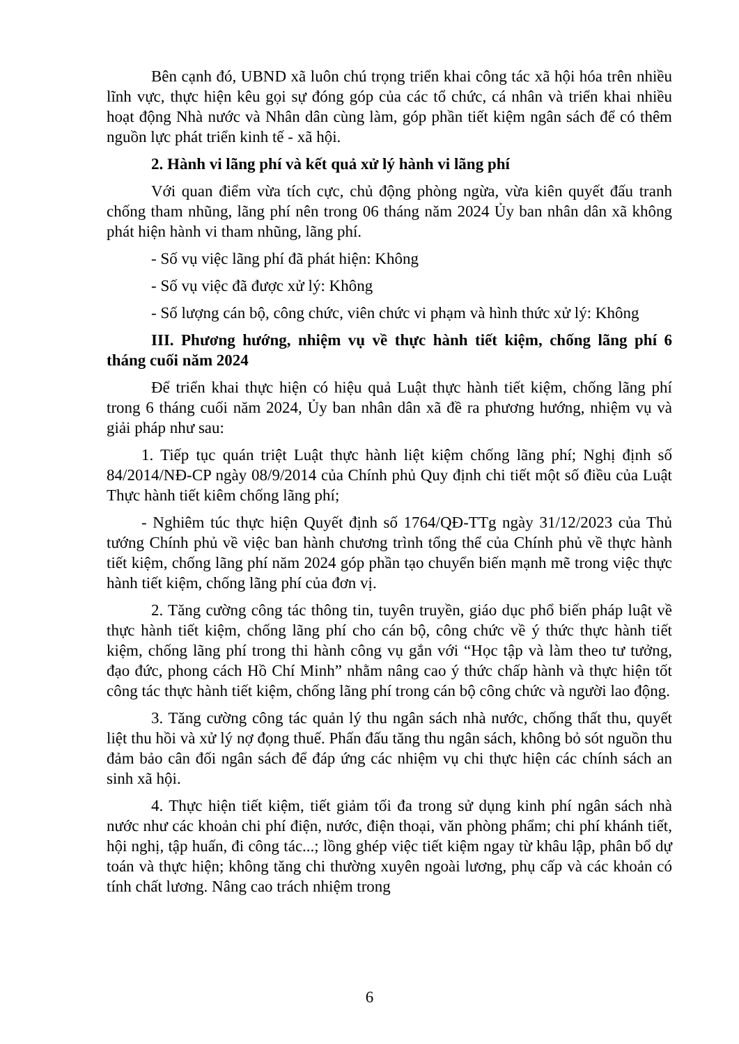Bên cạnh đó, UBND xã luôn chú trọng triển khai công tác xã hội hóa trên nhiều lĩnh vực, thực hiện kêu gọi sự đóng góp của các tổ chức, cá nhân và triển khai nhiều hoạt động Nhà nước và Nhân dân cùng làm, góp phần tiết kiệm ngân sách để có thêm nguồn lực phát triển kinh tế - xã hội.
2. Hành vi lãng phí và kết quả xử lý hành vi lãng phí
Với quan điểm vừa tích cực, chủ động phòng ngừa, vừa kiên quyết đấu tranh chống tham nhũng, lãng phí nên trong 06 tháng năm 2024 Ủy ban nhân dân xã không phát hiện hành vi tham nhũng, lãng phí.
- Số vụ việc lãng phí đã phát hiện: Không
- Số vụ việc đã được xử lý: Không
- Số lượng cán bộ, công chức, viên chức vi phạm và hình thức xử lý: Không
III. Phương hướng, nhiệm vụ về thực hành tiết kiệm, chống lãng phí 6 tháng cuối năm 2024
Để triển khai thực hiện có hiệu quả Luật thực hành tiết kiệm, chống lãng phí trong 6 tháng cuối năm 2024, Ủy ban nhân dân xã đề ra phương hướng, nhiệm vụ và giải pháp như sau:
1. Tiếp tục quán triệt Luật thực hành liệt kiệm chống lãng phí; Nghị định số 84/2014/NĐ-CP ngày 08/9/2014 của Chính phủ Quy định chi tiết một số điều của Luật Thực hành tiết kiêm chống lãng phí;
- Nghiêm túc thực hiện Quyết định số 1764/QĐ-TTg ngày 31/12/2023 của Thủ tướng Chính phủ về việc ban hành chương trình tổng thể của Chính phủ về thực hành tiết kiệm, chống lãng phí năm 2024 góp phần tạo chuyển biến mạnh mẽ trong việc thực hành tiết kiệm, chống lãng phí của đơn vị.
2. Tăng cường công tác thông tin, tuyên truyền, giáo dục phổ biến pháp luật về thực hành tiết kiệm, chống lãng phí cho cán bộ, công chức về ý thức thực hành tiết kiệm, chống lãng phí trong thi hành công vụ gắn với “Học tập và làm theo tư tưởng, đạo đức, phong cách Hồ Chí Minh” nhằm nâng cao ý thức chấp hành và thực hiện tốt công tác thực hành tiết kiệm, chống lãng phí trong cán bộ công chức và người lao động.
3. Tăng cường công tác quản lý thu ngân sách nhà nước, chống thất thu, quyết liệt thu hồi và xử lý nợ đọng thuế. Phấn đấu tăng thu ngân sách, không bỏ sót nguồn thu đảm bảo cân đối ngân sách để đáp ứng các nhiệm vụ chi thực hiện các chính sách an sinh xã hội.
4. Thực hiện tiết kiệm, tiết giảm tối đa trong sử dụng kinh phí ngân sách nhà nước như các khoản chi phí điện, nước, điện thoại, văn phòng phẩm; chi phí khánh tiết, hội nghị, tập huấn, đi công tác...; lồng ghép việc tiết kiệm ngay từ khâu lập, phân bổ dự toán và thực hiện; không tăng chi thường xuyên ngoài lương, phụ cấp và các khoản có tính chất lương. Nâng cao trách nhiệm trong
6